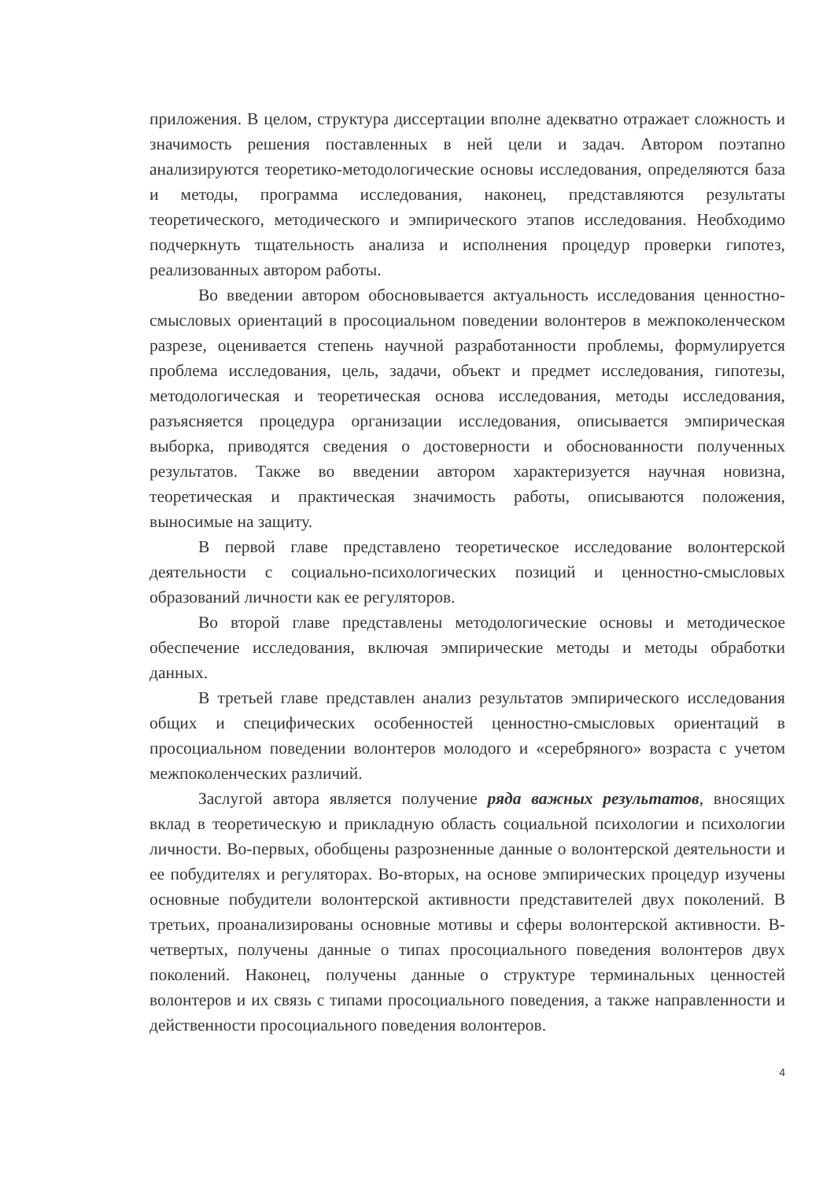приложения. В целом, структура диссертации вполне адекватно отражает сложность и значимость решения поставленных в ней цели и задач. Автором поэтапно анализируются теоретико-методологические основы исследования, определяются база и методы, программа исследования, наконец, представляются результаты теоретического, методического и эмпирического этапов исследования. Необходимо подчеркнуть тщательность анализа и исполнения процедур проверки гипотез, реализованных автором работы.
Во введении автором обосновывается актуальность исследования ценностно-смысловых ориентаций в просоциальном поведении волонтеров в межпоколенческом разрезе, оценивается степень научной разработанности проблемы, формулируется проблема исследования, цель, задачи, объект и предмет исследования, гипотезы, методологическая и теоретическая основа исследования, методы исследования, разъясняется процедура организации исследования, описывается эмпирическая выборка, приводятся сведения о достоверности и обоснованности полученных результатов. Также во введении автором характеризуется научная новизна, теоретическая и практическая значимость работы, описываются положения, выносимые на защиту.
В первой главе представлено теоретическое исследование волонтерской деятельности с социально-психологических позиций и ценностно-смысловых образований личности как ее регуляторов.
Во второй главе представлены методологические основы и методическое обеспечение исследования, включая эмпирические методы и методы обработки данных.
В третьей главе представлен анализ результатов эмпирического исследования общих и специфических особенностей ценностно-смысловых ориентаций в просоциальном поведении волонтеров молодого и «серебряного» возраста с учетом межпоколенческих различий.
Заслугой автора является получение ряда важных результатов, вносящих вклад в теоретическую и прикладную область социальной психологии и психологии личности. Во-первых, обобщены разрозненные данные о волонтерской деятельности и ее побудителях и регуляторах. Во-вторых, на основе эмпирических процедур изучены основные побудители волонтерской активности представителей двух поколений. В третьих, проанализированы основные мотивы и сферы волонтерской активности. В-четвертых, получены данные о типах просоциального поведения волонтеров двух поколений. Наконец, получены данные о структуре терминальных ценностей волонтеров и их связь с типами просоциального поведения, а также направленности и действенности просоциального поведения волонтеров.
4